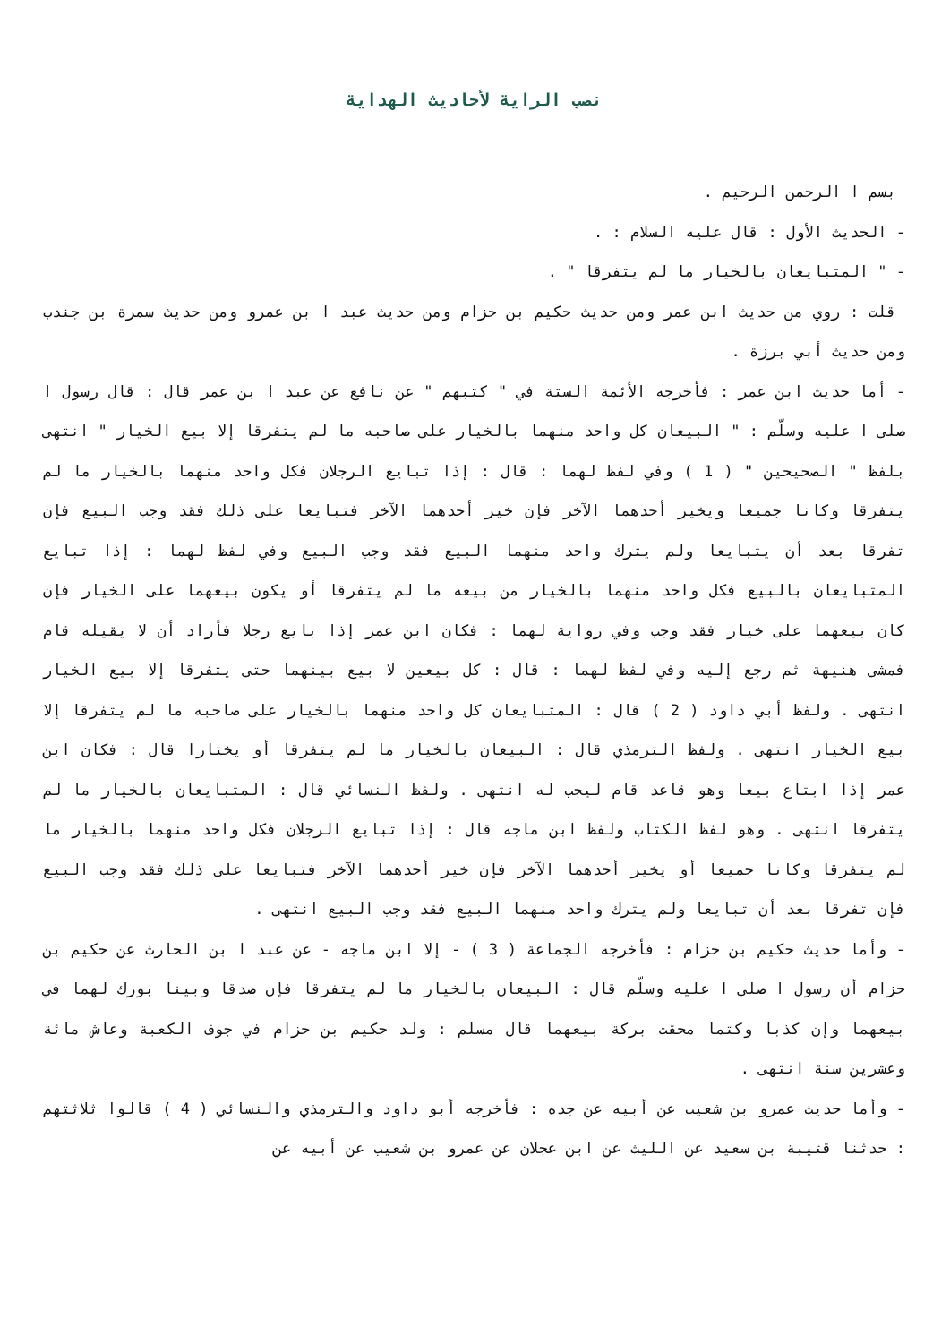نصب الراية لأحاديث الهداية
بسم ا الرحمن الرحيم .
- الحديث الأول : قال عليه السلام : .
- " المتبايعان بالخيار ما لم يتفرقا " .
قلت : روي من حديث ابن عمر ومن حديث حكيم بن حزام ومن حديث عبد ا بن عمرو ومن حديث سمرة بن جندب ومن حديث أبي برزة .
- أما حديث ابن عمر : فأخرجه الأئمة الستة في " كتبهم " عن نافع عن عبد ا بن عمر قال : قال رسول ا صلى ا عليه وسلّم : " البيعان كل واحد منهما بالخيار على صاحبه ما لم يتفرقا إلا بيع الخيار " انتهى بلفظ " الصحيحين " ( 1 ) وفي لفظ لهما : قال : إذا تبايع الرجلان فكل واحد منهما بالخيار ما لم يتفرقا وكانا جميعا ويخير أحدهما الآخر فإن خير أحدهما الآخر فتبايعا على ذلك فقد وجب البيع فإن تفرقا بعد أن يتبايعا ولم يترك واحد منهما البيع فقد وجب البيع وفي لفظ لهما : إذا تبايع المتبايعان بالبيع فكل واحد منهما بالخيار من بيعه ما لم يتفرقا أو يكون بيعهما على الخيار فإن كان بيعهما على خيار فقد وجب وفي رواية لهما : فكان ابن عمر إذا بايع رجلا فأراد أن لا يقيله قام فمشى هنيهة ثم رجع إليه وفي لفظ لهما : قال : كل بيعين لا بيع بينهما حتى يتفرقا إلا بيع الخيار انتهى . ولفظ أبي داود ( 2 ) قال : المتبايعان كل واحد منهما بالخيار على صاحبه ما لم يتفرقا إلا بيع الخيار انتهى . ولفظ الترمذي قال : البيعان بالخيار ما لم يتفرقا أو يختارا قال : فكان ابن عمر إذا ابتاع بيعا وهو قاعد قام ليجب له انتهى . ولفظ النسائي قال : المتبايعان بالخيار ما لم يتفرقا انتهى . وهو لفظ الكتاب ولفظ ابن ماجه قال : إذا تبايع الرجلان فكل واحد منهما بالخيار ما لم يتفرقا وكانا جميعا أو يخير أحدهما الآخر فإن خير أحدهما الآخر فتبايعا على ذلك فقد وجب البيع فإن تفرقا بعد أن تبايعا ولم يترك واحد منهما البيع فقد وجب البيع انتهى .
- وأما حديث حكيم بن حزام : فأخرجه الجماعة ( 3 ) - إلا ابن ماجه - عن عبد ا بن الحارث عن حكيم بن حزام أن رسول ا صلى ا عليه وسلّم قال : البيعان بالخيار ما لم يتفرقا فإن صدقا وبينا بورك لهما في بيعهما وإن كذبا وكتما محقت بركة بيعهما قال مسلم : ولد حكيم بن حزام في جوف الكعبة وعاش مائة وعشرين سنة انتهى .
- وأما حديث عمرو بن شعيب عن أبيه عن جده : فأخرجه أبو داود والترمذي والنسائي ( 4 ) قالوا ثلاثتهم : حدثنا قتيبة بن سعيد عن الليث عن ابن عجلان عن عمرو بن شعيب عن أبيه عن